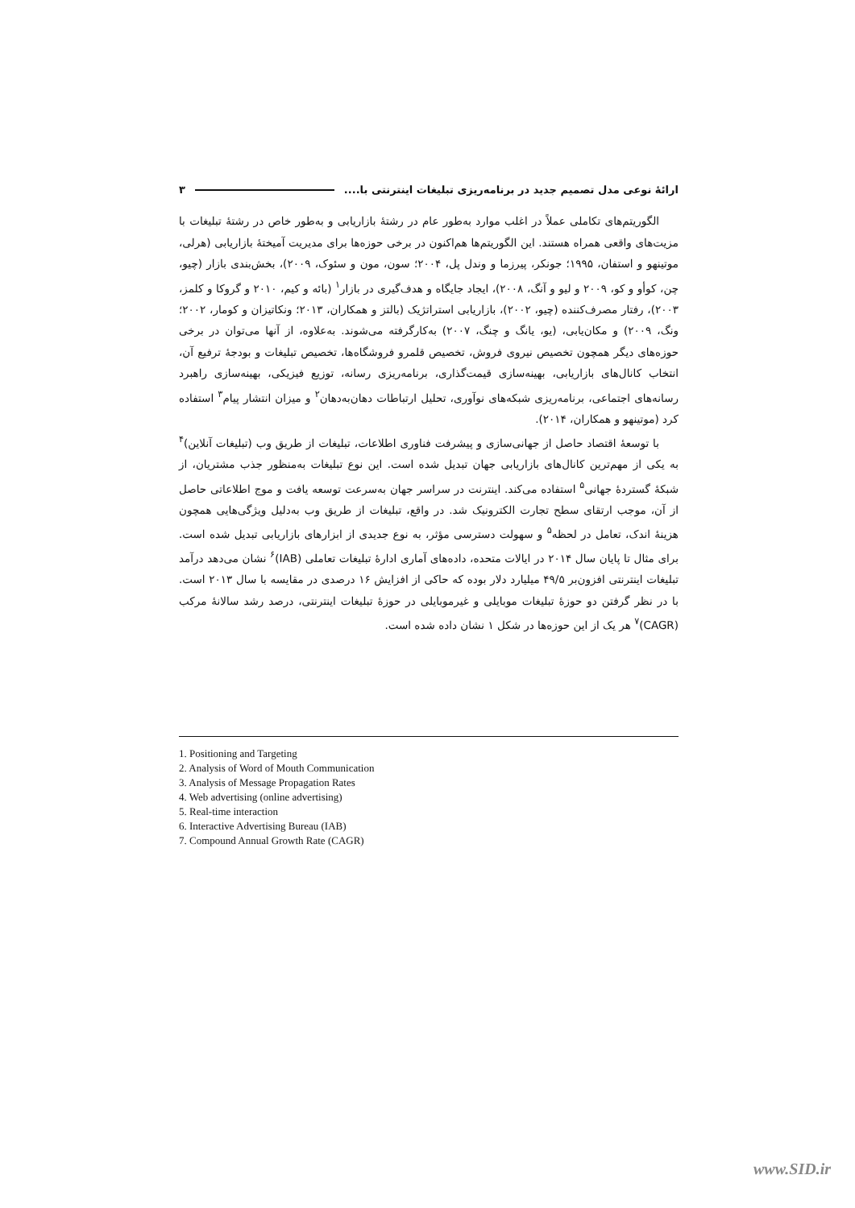ارائهٔ نوعی مدل تصمیم جدید در برنامه‌ریزی تبلیغات اینترنتی با.... ۳
الگوریتم‌های تکاملی عملاً در اغلب موارد به‌طور عام در رشتهٔ بازاریابی و به‌طور خاص در رشتهٔ تبلیغات با مزیت‌های واقعی همراه هستند. این الگوریتم‌ها هم‌اکنون در برخی حوزه‌ها برای مدیریت آمیختهٔ بازاریابی (هرلی، موتینهو و استفان، ۱۹۹۵؛ جونکر، پیرزما و وندل پل، ۲۰۰۴؛ سون، مون و سئوک، ۲۰۰۹)، بخش‌بندی بازار (چیو، چن، کوأو و کو، ۲۰۰۹ و لیو و آنگ، ۲۰۰۸)، ایجاد جایگاه و هدف‌گیری در بازار<sup>۱</sup> (بائه و کیم، ۲۰۱۰ و گروکا و کلمز، ۲۰۰۳)، رفتار مصرف‌کننده (چیو، ۲۰۰۲)، بازاریابی استراتژیک (بالتز و همکاران، ۲۰۱۳؛ ونکاتیزان و کومار، ۲۰۰۲؛ ونگ، ۲۰۰۹) و مکان‌یابی، (یو، یانگ و چنگ، ۲۰۰۷) به‌کارگرفته می‌شوند. به‌علاوه، از آنها می‌توان در برخی حوزه‌های دیگر همچون تخصیص نیروی فروش، تخصیص قلمرو فروشگاه‌ها، تخصیص تبلیغات و بودجهٔ ترفیع آن، انتخاب کانال‌های بازاریابی، بهینه‌سازی قیمت‌گذاری، برنامه‌ریزی رسانه، توزیع فیزیکی، بهینه‌سازی راهبرد رسانه‌های اجتماعی، برنامه‌ریزی شبکه‌های نوآوری، تحلیل ارتباطات دهان‌به‌دهان<sup>۲</sup> و میزان انتشار پیام<sup>۳</sup> استفاده کرد (موتینهو و همکاران، ۲۰۱۴).
با توسعهٔ اقتصاد حاصل از جهانی‌سازی و پیشرفت فناوری اطلاعات، تبلیغات از طریق وب (تبلیغات آنلاین)<sup>۴</sup> به یکی از مهم‌ترین کانال‌های بازاریابی جهان تبدیل شده است. این نوع تبلیغات به‌منظور جذب مشتریان، از شبکهٔ گستردهٔ جهانی<sup>۵</sup> استفاده می‌کند. اینترنت در سراسر جهان به‌سرعت توسعه یافت و موج اطلاعاتی حاصل از آن، موجب ارتقای سطح تجارت الکترونیک شد. در واقع، تبلیغات از طریق وب به‌دلیل ویژگی‌هایی همچون هزینهٔ اندک، تعامل در لحظه<sup>۵</sup> و سهولت دسترسی مؤثر، به نوع جدیدی از ابزارهای بازاریابی تبدیل شده است. برای مثال تا پایان سال ۲۰۱۴ در ایالات متحده، داده‌های آماری ادارهٔ تبلیغات تعاملی (IAB)<sup>۶</sup> نشان می‌دهد درآمد تبلیغات اینترنتی افزون‌بر ۴۹/۵ میلیارد دلار بوده که حاکی از افزایش ۱۶ درصدی در مقایسه با سال ۲۰۱۳ است. با در نظر گرفتن دو حوزهٔ تبلیغات موبایلی و غیرموبایلی در حوزهٔ تبلیغات اینترنتی، درصد رشد سالانهٔ مرکب (CAGR)<sup>۷</sup> هر یک از این حوزه‌ها در شکل ۱ نشان داده شده است.
1. Positioning and Targeting
2. Analysis of Word of Mouth Communication
3. Analysis of Message Propagation Rates
4. Web advertising (online advertising)
5. Real-time interaction
6. Interactive Advertising Bureau (IAB)
7. Compound Annual Growth Rate (CAGR)
www.SID.ir